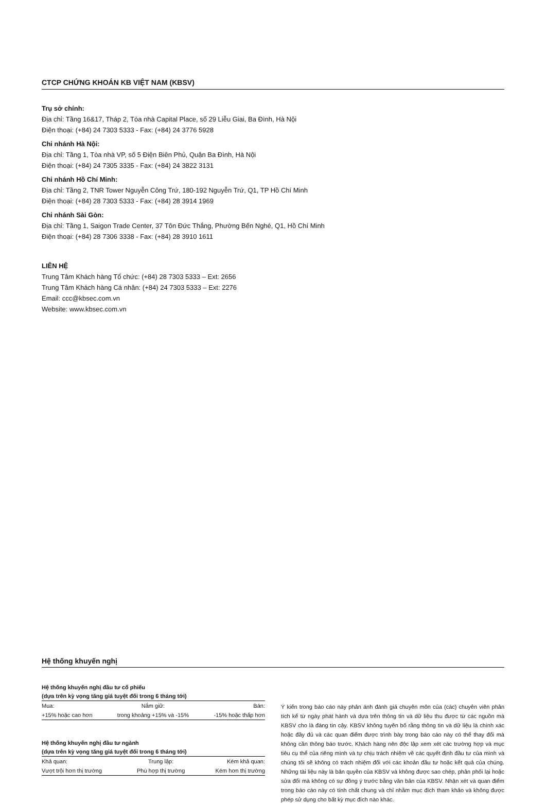CTCP CHỨNG KHOÁN KB VIỆT NAM (KBSV)
Trụ sở chính:
Địa chỉ: Tầng 16&17, Tháp 2, Tòa nhà Capital Place, số 29 Liễu Giai, Ba Đình, Hà Nội
Điện thoại: (+84) 24 7303 5333 - Fax: (+84) 24 3776 5928
Chi nhánh Hà Nội:
Địa chỉ: Tầng 1, Tòa nhà VP, số 5 Điện Biên Phủ, Quận Ba Đình, Hà Nội
Điện thoại: (+84) 24 7305 3335 - Fax: (+84) 24 3822 3131
Chi nhánh Hồ Chí Minh:
Địa chỉ: Tầng 2, TNR Tower Nguyễn Công Trứ, 180-192 Nguyễn Trứ, Q1, TP Hồ Chí Minh
Điện thoại: (+84) 28 7303 5333 - Fax: (+84) 28 3914 1969
Chi nhánh Sài Gòn:
Địa chỉ: Tầng 1, Saigon Trade Center, 37 Tôn Đức Thắng, Phường Bến Nghé, Q1, Hồ Chí Minh
Điện thoại: (+84) 28 7306 3338 - Fax: (+84) 28 3910 1611
LIÊN HỆ
Trung Tâm Khách hàng Tổ chức: (+84) 28 7303 5333 – Ext: 2656
Trung Tâm Khách hàng Cá nhân: (+84) 24 7303 5333 – Ext: 2276
Email: ccc@kbsec.com.vn
Website: www.kbsec.com.vn
Hệ thống khuyến nghị
Hệ thống khuyến nghị đầu tư cổ phiếu
(dựa trên kỳ vọng tăng giá tuyệt đối trong 6 tháng tới)
| Mua: | Nắm giữ: | Bán: |
| +15% hoặc cao hơn | trong khoảng +15% và -15% | -15% hoặc thấp hơn |
Hệ thống khuyến nghị đầu tư ngành
(dựa trên kỳ vọng tăng giá tuyệt đối trong 6 tháng tới)
| Khả quan: | Trung lập: | Kém khả quan: |
| Vượt trội hơn thị trường | Phù hợp thị trường | Kém hơn thị trường |
Ý kiến trong báo cáo này phản ánh đánh giá chuyên môn của (các) chuyên viên phân tích kể từ ngày phát hành và dựa trên thông tin và dữ liệu thu được từ các nguồn mà KBSV cho là đáng tin cậy. KBSV không tuyên bố rằng thông tin và dữ liệu là chính xác hoặc đầy đủ và các quan điểm được trình bày trong báo cáo này có thể thay đổi mà không cần thông báo trước. Khách hàng nên độc lập xem xét các trường hợp và mục tiêu cụ thể của riêng mình và tự chịu trách nhiệm về các quyết định đầu tư của mình và chúng tôi sẽ không có trách nhiệm đối với các khoản đầu tư hoặc kết quả của chúng. Những tài liệu này là bản quyền của KBSV và không được sao chép, phân phối lại hoặc sửa đổi mà không có sự đồng ý trước bằng văn bản của KBSV. Nhận xét và quan điểm trong báo cáo này có tính chất chung và chỉ nhằm mục đích tham khảo và không được phép sử dụng cho bất kỳ mục đích nào khác.